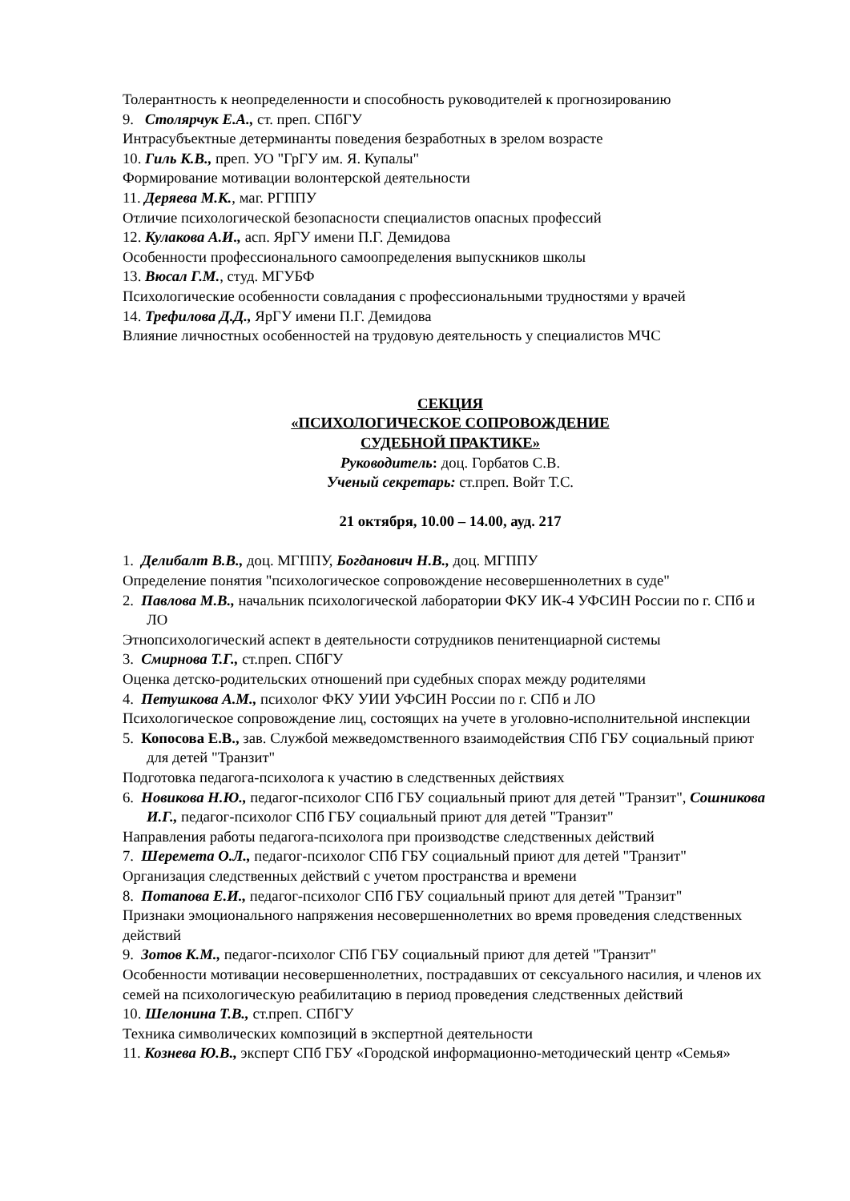Толерантность к неопределенности и способность руководителей к прогнозированию
9. Столярчук Е.А., ст. преп. СПбГУ
Интрасубъектные детерминанты поведения безработных в зрелом возрасте
10. Гиль К.В., преп. УО "ГрГУ им. Я. Купалы"
Формирование мотивации волонтерской деятельности
11. Деряева М.К., маг. РГППУ
Отличие психологической безопасности специалистов опасных профессий
12. Кулакова А.И., асп. ЯрГУ имени П.Г. Демидова
Особенности профессионального самоопределения выпускников школы
13. Вюсал Г.М., студ. МГУБФ
Психологические особенности совладания с профессиональными трудностями у врачей
14. Трефилова Д.Д., ЯрГУ имени П.Г. Демидова
Влияние личностных особенностей на трудовую деятельность у специалистов МЧС
СЕКЦИЯ
«ПСИХОЛОГИЧЕСКОЕ СОПРОВОЖДЕНИЕ
СУДЕБНОЙ ПРАКТИКЕ»
Руководитель: доц. Горбатов С.В.
Ученый секретарь: ст.преп. Войт Т.С.
21 октября, 10.00 – 14.00, ауд. 217
1. Делибалт В.В., доц. МГППУ, Богданович Н.В., доц. МГППУ
Определение понятия "психологическое сопровождение несовершеннолетних в суде"
2. Павлова М.В., начальник психологической лаборатории ФКУ ИК-4 УФСИН России по г. СПб и ЛО
Этнопсихологический аспект в деятельности сотрудников пенитенциарной системы
3. Смирнова Т.Г., ст.преп. СПбГУ
Оценка детско-родительских отношений при судебных спорах между родителями
4. Петушкова А.М., психолог ФКУ УИИ УФСИН России по г. СПб и ЛО
Психологическое сопровождение лиц, состоящих на учете в уголовно-исполнительной инспекции
5. Копосова Е.В., зав. Службой межведомственного взаимодействия СПб ГБУ социальный приют для детей "Транзит"
Подготовка педагога-психолога к участию в следственных действиях
6. Новикова Н.Ю., педагог-психолог СПб ГБУ социальный приют для детей "Транзит", Сошникова И.Г., педагог-психолог СПб ГБУ социальный приют для детей "Транзит"
Направления работы педагога-психолога при производстве следственных действий
7. Шеремета О.Л., педагог-психолог СПб ГБУ социальный приют для детей "Транзит"
Организация следственных действий с учетом пространства и времени
8. Потапова Е.И., педагог-психолог СПб ГБУ социальный приют для детей "Транзит"
Признаки эмоционального напряжения несовершеннолетних во время проведения следственных действий
9. Зотов К.М., педагог-психолог СПб ГБУ социальный приют для детей "Транзит"
Особенности мотивации несовершеннолетних, пострадавших от сексуального насилия, и членов их семей на психологическую реабилитацию в период проведения следственных действий
10. Шелонина Т.В., ст.преп. СПбГУ
Техника символических композиций в экспертной деятельности
11. Кознева Ю.В., эксперт СПб ГБУ «Городской информационно-методический центр «Семья»